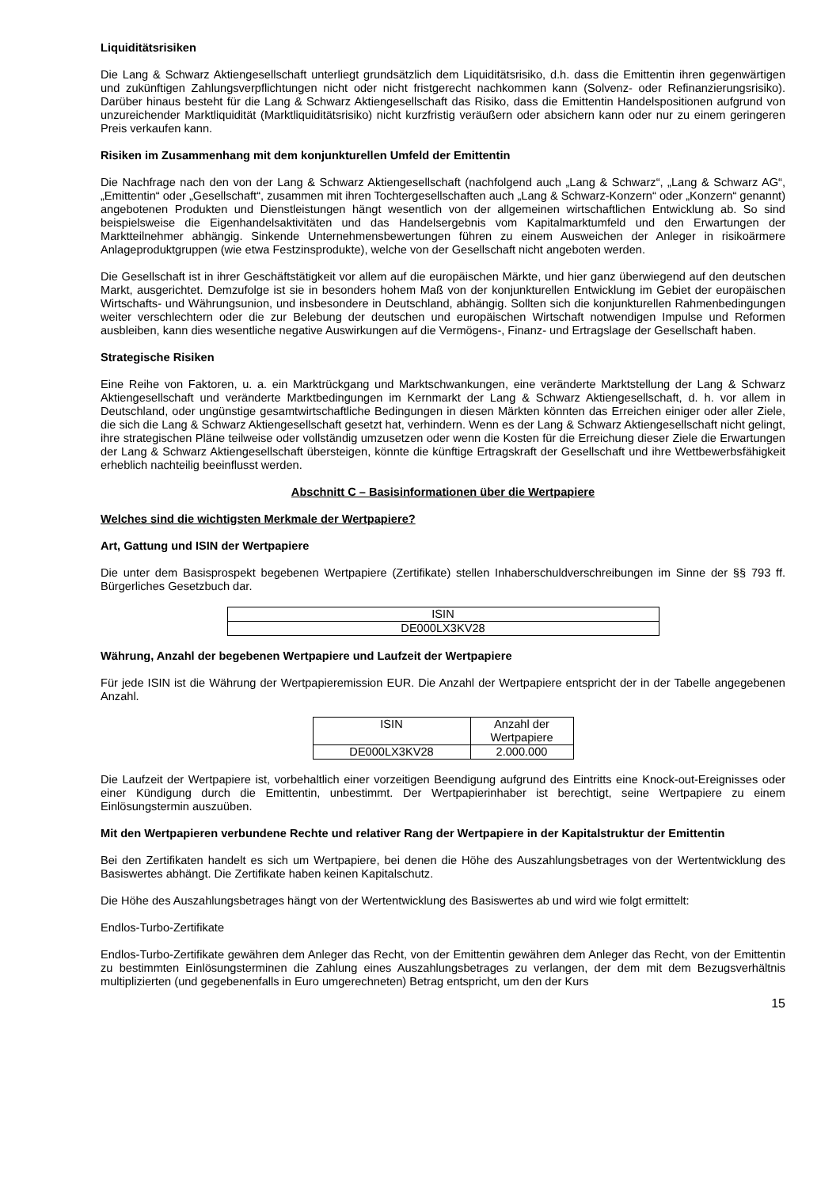Liquiditätsrisiken
Die Lang & Schwarz Aktiengesellschaft unterliegt grundsätzlich dem Liquiditätsrisiko, d.h. dass die Emittentin ihren gegenwärtigen und zukünftigen Zahlungsverpflichtungen nicht oder nicht fristgerecht nachkommen kann (Solvenz- oder Refinanzierungsrisiko). Darüber hinaus besteht für die Lang & Schwarz Aktiengesellschaft das Risiko, dass die Emittentin Handelspositionen aufgrund von unzureichender Marktliquidität (Marktliquiditätsrisiko) nicht kurzfristig veräußern oder absichern kann oder nur zu einem geringeren Preis verkaufen kann.
Risiken im Zusammenhang mit dem konjunkturellen Umfeld der Emittentin
Die Nachfrage nach den von der Lang & Schwarz Aktiengesellschaft (nachfolgend auch „Lang & Schwarz“, „Lang & Schwarz AG“, „Emittentin“ oder „Gesellschaft“, zusammen mit ihren Tochtergesellschaften auch „Lang & Schwarz-Konzern“ oder „Konzern“ genannt) angebotenen Produkten und Dienstleistungen hängt wesentlich von der allgemeinen wirtschaftlichen Entwicklung ab. So sind beispielsweise die Eigenhandelsaktivitäten und das Handelsergebnis vom Kapitalmarktumfeld und den Erwartungen der Marktteilnehmer abhängig. Sinkende Unternehmensbewertungen führen zu einem Ausweichen der Anleger in risikoärmere Anlageproduktgruppen (wie etwa Festzinsprodukte), welche von der Gesellschaft nicht angeboten werden.
Die Gesellschaft ist in ihrer Geschäftstätigkeit vor allem auf die europäischen Märkte, und hier ganz überwiegend auf den deutschen Markt, ausgerichtet. Demzufolge ist sie in besonders hohem Maß von der konjunkturellen Entwicklung im Gebiet der europäischen Wirtschafts- und Währungsunion, und insbesondere in Deutschland, abhängig. Sollten sich die konjunkturellen Rahmenbedingungen weiter verschlechtern oder die zur Belebung der deutschen und europäischen Wirtschaft notwendigen Impulse und Reformen ausbleiben, kann dies wesentliche negative Auswirkungen auf die Vermögens-, Finanz- und Ertragslage der Gesellschaft haben.
Strategische Risiken
Eine Reihe von Faktoren, u. a. ein Marktrückgang und Marktschwankungen, eine veränderte Marktstellung der Lang & Schwarz Aktiengesellschaft und veränderte Marktbedingungen im Kernmarkt der Lang & Schwarz Aktiengesellschaft, d. h. vor allem in Deutschland, oder ungünstige gesamtwirtschaftliche Bedingungen in diesen Märkten könnten das Erreichen einiger oder aller Ziele, die sich die Lang & Schwarz Aktiengesellschaft gesetzt hat, verhindern. Wenn es der Lang & Schwarz Aktiengesellschaft nicht gelingt, ihre strategischen Pläne teilweise oder vollständig umzusetzen oder wenn die Kosten für die Erreichung dieser Ziele die Erwartungen der Lang & Schwarz Aktiengesellschaft übersteigen, könnte die künftige Ertragskraft der Gesellschaft und ihre Wettbewerbsfähigkeit erheblich nachteilig beeinflusst werden.
Abschnitt C – Basisinformationen über die Wertpapiere
Welches sind die wichtigsten Merkmale der Wertpapiere?
Art, Gattung und ISIN der Wertpapiere
Die unter dem Basisprospekt begebenen Wertpapiere (Zertifikate) stellen Inhaberschuldverschreibungen im Sinne der §§ 793 ff. Bürgerliches Gesetzbuch dar.
| ISIN |
| DE000LX3KV28 |
Währung, Anzahl der begebenen Wertpapiere und Laufzeit der Wertpapiere
Für jede ISIN ist die Währung der Wertpapieremission EUR. Die Anzahl der Wertpapiere entspricht der in der Tabelle angegebenen Anzahl.
| ISIN | Anzahl der Wertpapiere |
| DE000LX3KV28 | 2.000.000 |
Die Laufzeit der Wertpapiere ist, vorbehaltlich einer vorzeitigen Beendigung aufgrund des Eintritts eine Knock-out-Ereignisses oder einer Kündigung durch die Emittentin, unbestimmt. Der Wertpapierinhaber ist berechtigt, seine Wertpapiere zu einem Einlösungstermin auszuüben.
Mit den Wertpapieren verbundene Rechte und relativer Rang der Wertpapiere in der Kapitalstruktur der Emittentin
Bei den Zertifikaten handelt es sich um Wertpapiere, bei denen die Höhe des Auszahlungsbetrages von der Wertentwicklung des Basiswertes abhängt. Die Zertifikate haben keinen Kapitalschutz.
Die Höhe des Auszahlungsbetrages hängt von der Wertentwicklung des Basiswertes ab und wird wie folgt ermittelt:
Endlos-Turbo-Zertifikate
Endlos-Turbo-Zertifikate gewähren dem Anleger das Recht, von der Emittentin gewähren dem Anleger das Recht, von der Emittentin zu bestimmten Einlösungsterminen die Zahlung eines Auszahlungsbetrages zu verlangen, der dem mit dem Bezugsverhältnis multiplizierten (und gegebenenfalls in Euro umgerechneten) Betrag entspricht, um den der Kurs
15